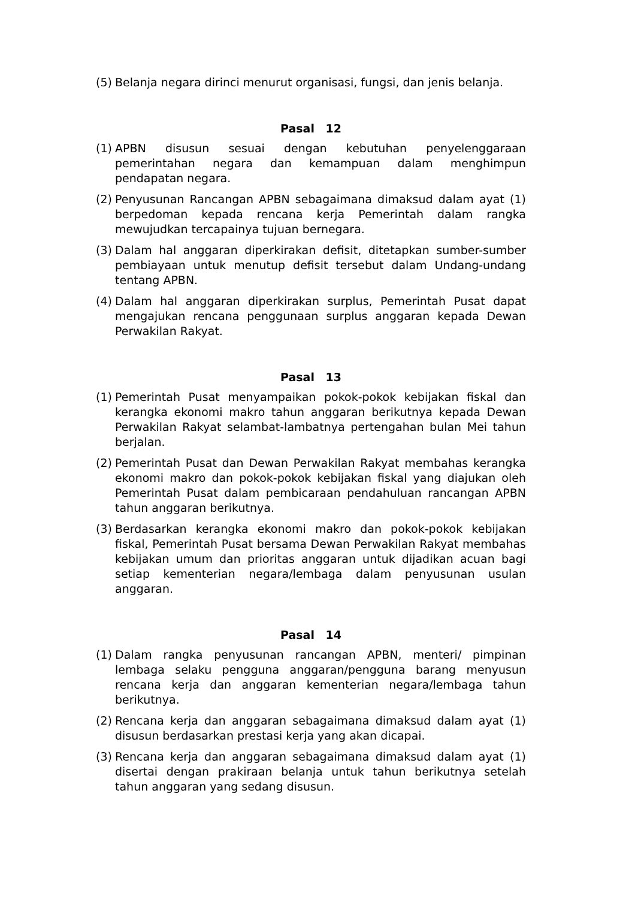(5) Belanja negara dirinci menurut organisasi, fungsi, dan jenis belanja.
Pasal 12
(1) APBN disusun sesuai dengan kebutuhan penyelenggaraan pemerintahan negara dan kemampuan dalam menghimpun pendapatan negara.
(2) Penyusunan Rancangan APBN sebagaimana dimaksud dalam ayat (1) berpedoman kepada rencana kerja Pemerintah dalam rangka mewujudkan tercapainya tujuan bernegara.
(3) Dalam hal anggaran diperkirakan defisit, ditetapkan sumber-sumber pembiayaan untuk menutup defisit tersebut dalam Undang-undang tentang APBN.
(4) Dalam hal anggaran diperkirakan surplus, Pemerintah Pusat dapat mengajukan rencana penggunaan surplus anggaran kepada Dewan Perwakilan Rakyat.
Pasal 13
(1) Pemerintah Pusat menyampaikan pokok-pokok kebijakan fiskal dan kerangka ekonomi makro tahun anggaran berikutnya kepada Dewan Perwakilan Rakyat selambat-lambatnya pertengahan bulan Mei tahun berjalan.
(2) Pemerintah Pusat dan Dewan Perwakilan Rakyat membahas kerangka ekonomi makro dan pokok-pokok kebijakan fiskal yang diajukan oleh Pemerintah Pusat dalam pembicaraan pendahuluan rancangan APBN tahun anggaran berikutnya.
(3) Berdasarkan kerangka ekonomi makro dan pokok-pokok kebijakan fiskal, Pemerintah Pusat bersama Dewan Perwakilan Rakyat membahas kebijakan umum dan prioritas anggaran untuk dijadikan acuan bagi setiap kementerian negara/lembaga dalam penyusunan usulan anggaran.
Pasal 14
(1) Dalam rangka penyusunan rancangan APBN, menteri/ pimpinan lembaga selaku pengguna anggaran/pengguna barang menyusun rencana kerja dan anggaran kementerian negara/lembaga tahun berikutnya.
(2) Rencana kerja dan anggaran sebagaimana dimaksud dalam ayat (1) disusun berdasarkan prestasi kerja yang akan dicapai.
(3) Rencana kerja dan anggaran sebagaimana dimaksud dalam ayat (1) disertai dengan prakiraan belanja untuk tahun berikutnya setelah tahun anggaran yang sedang disusun.